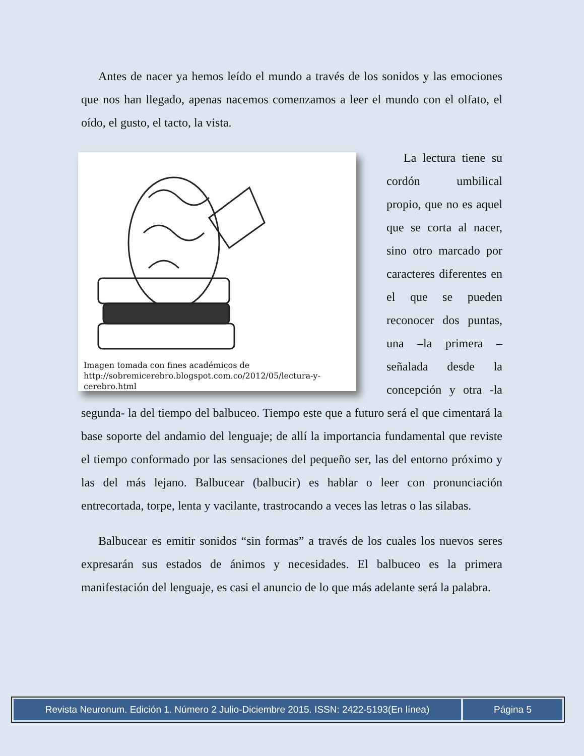Antes de nacer ya hemos leído el mundo a través de los sonidos y las emociones que nos han llegado, apenas nacemos comenzamos a leer el mundo con el olfato, el oído, el gusto, el tacto, la vista.
Imagen tomada con fines académicos de
http://sobremicerebro.blogspot.com.co/2012/05/lectura-y-cerebro.html
La lectura tiene su cordón umbilical propio, que no es aquel que se corta al nacer, sino otro marcado por caracteres diferentes en el que se pueden reconocer dos puntas, una –la primera – señalada desde la concepción y otra -la segunda- la del tiempo del balbuceo. Tiempo este que a futuro será el que cimentará la base soporte del andamio del lenguaje; de allí la importancia fundamental que reviste el tiempo conformado por las sensaciones del pequeño ser, las del entorno próximo y las del más lejano. Balbucear (balbucir) es hablar o leer con pronunciación entrecortada, torpe, lenta y vacilante, trastrocando a veces las letras o las silabas.
Balbucear es emitir sonidos “sin formas” a través de los cuales los nuevos seres expresarán sus estados de ánimos y necesidades. El balbuceo es la primera manifestación del lenguaje, es casi el anuncio de lo que más adelante será la palabra.
Revista Neuronum. Edición 1. Número 2 Julio-Diciembre 2015. ISSN: 2422-5193(En línea)
Página 5